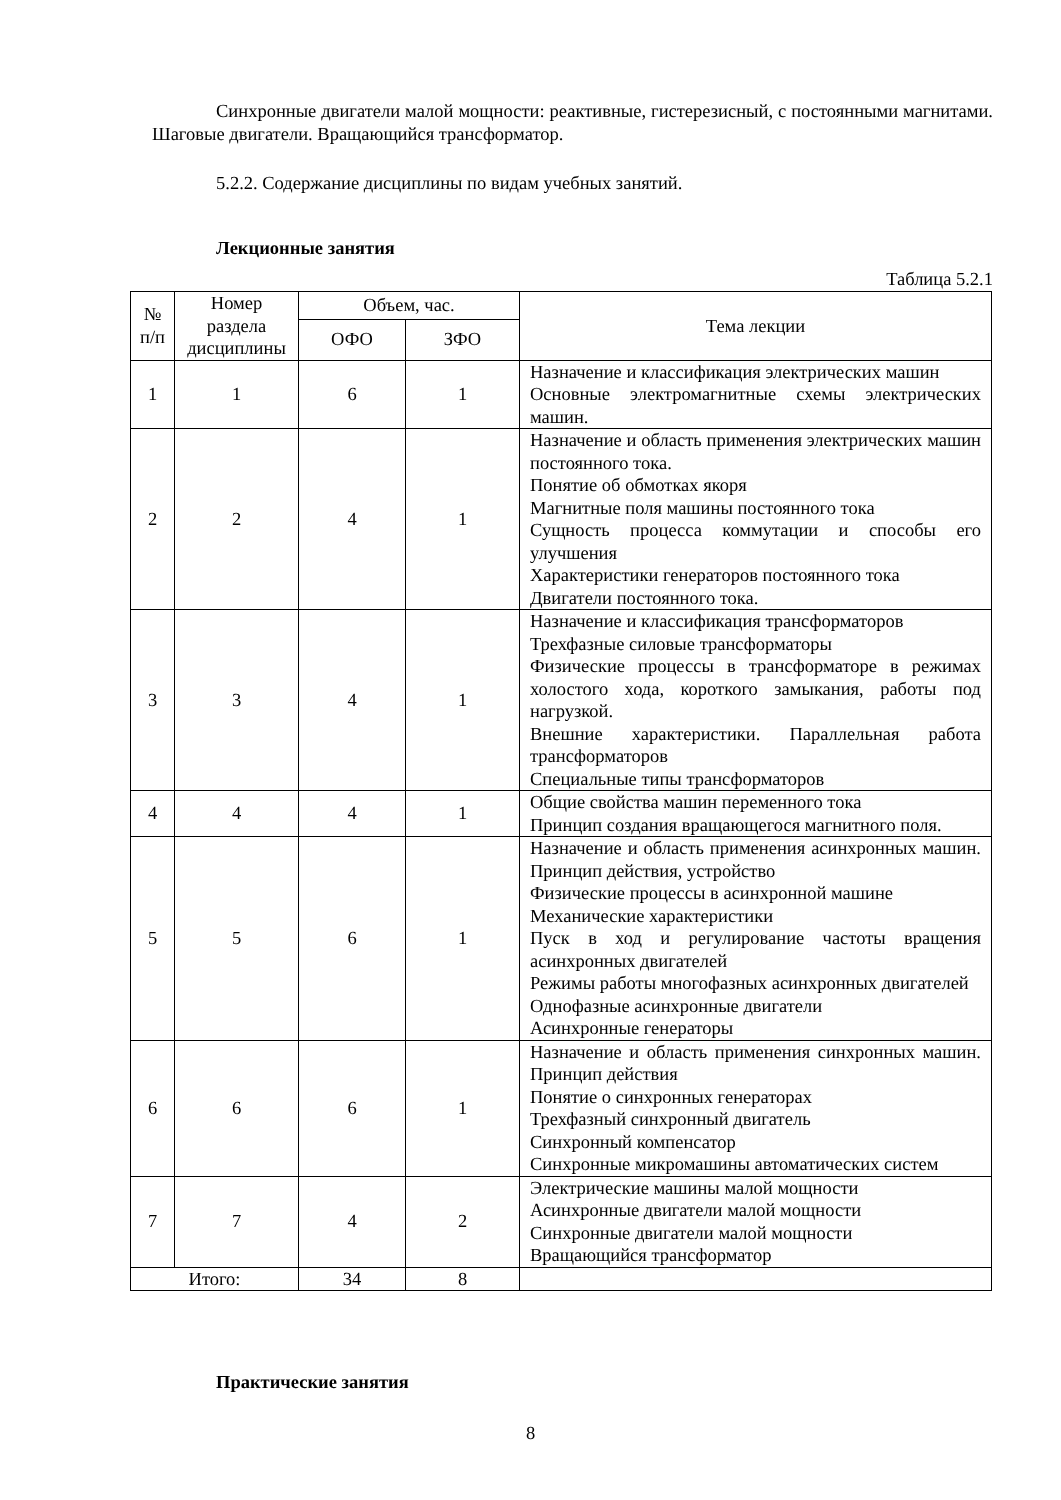Синхронные двигатели малой мощности: реактивные, гистерезисный, с постоянными магнитами. Шаговые двигатели. Вращающийся трансформатор.
5.2.2. Содержание дисциплины по видам учебных занятий.
Лекционные занятия
Таблица 5.2.1
| № п/п | Номер раздела дисциплины | Объем, час. | | Тема лекции |
| --- | --- | --- | --- | --- |
| | | ОФО | ЗФО | |
| 1 | 1 | 6 | 1 | Назначение и классификация электрических машин Основные электромагнитные схемы электрических машин. |
| 2 | 2 | 4 | 1 | Назначение и область применения электрических машин постоянного тока. Понятие об обмотках якоря Магнитные поля машины постоянного тока Сущность процесса коммутации и способы его улучшения Характеристики генераторов постоянного тока Двигатели постоянного тока. |
| 3 | 3 | 4 | 1 | Назначение и классификация трансформаторов Трехфазные силовые трансформаторы Физические процессы в трансформаторе в режимах холостого хода, короткого замыкания, работы под нагрузкой. Внешние характеристики. Параллельная работа трансформаторов Специальные типы трансформаторов |
| 4 | 4 | 4 | 1 | Общие свойства машин переменного тока Принцип создания вращающегося магнитного поля. |
| 5 | 5 | 6 | 1 | Назначение и область применения асинхронных машин. Принцип действия, устройство Физические процессы в асинхронной машине Механические характеристики Пуск в ход и регулирование частоты вращения асинхронных двигателей Режимы работы многофазных асинхронных двигателей Однофазные асинхронные двигатели Асинхронные генераторы |
| 6 | 6 | 6 | 1 | Назначение и область применения синхронных машин. Принцип действия Понятие о синхронных генераторах Трехфазный синхронный двигатель Синхронный компенсатор Синхронные микромашины автоматических систем |
| 7 | 7 | 4 | 2 | Электрические машины малой мощности Асинхронные двигатели малой мощности Синхронные двигатели малой мощности Вращающийся трансформатор |
| Итого: | | 34 | 8 | |
Практические занятия
8